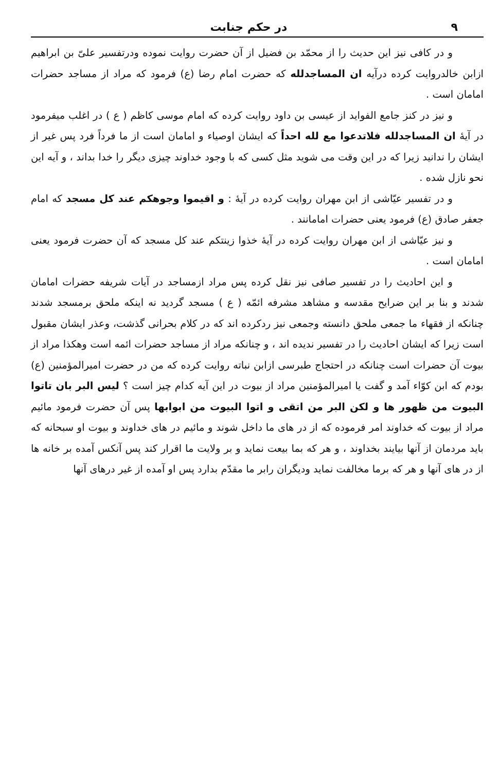٩ در حکم جنابت
و در کافی نیز این حدیث را از محمّد بن فضیل از آن حضرت روایت نموده ودرتفسیر علیّ بن ابراهیم ازابن خالدروایت کرده درآیه ان المساجدلله که حضرت امام رضا (ع) فرمود که مراد از مساجد حضرات امامان است .
و نیز در کنز جامع الفواید از عیسی بن داود روایت کرده که امام موسی کاظم ( ع ) در اغلب میفرمود در آیهٔ ان المساجدلله فلاتدعوا مع لله احداً که ایشان اوصیاء و امامان است از ما فرداً فرد پس غیر از ایشان را ندانید زیرا که در این وقت می شوید مثل کسی که با وجود خداوند چیزی دیگر را خدا بداند ، و آیه این نحو نازل شده .
و در تفسیر عیّاشی از ابن مهران روایت کرده در آیهٔ : و اقیموا وجوهکم عند کل مسجد که امام جعفر صادق (ع) فرمود یعنی حضرات امامانند .
و نیز عیّاشی از ابن مهران روایت کرده در آیهٔ خذوا زینتکم عند کل مسجد که آن حضرت فرمود یعنی امامان است .
و این احادیث را در تفسیر صافی نیز نقل کرده پس مراد ازمساجد در آیات شریفه حضرات امامان شدند و بنا بر این ضرایح مقدسه و مشاهد مشرفه ائمّه ( ع ) مسجد گردید نه اینکه ملحق برمسجد شدند چنانکه از فقهاء ما جمعی ملحق دانسته وجمعی نیز ردکرده اند که در کلام بحرانی گذشت، وعذر ایشان مقبول است زیرا که ایشان احادیث را در تفسیر ندیده اند ، و چنانکه مراد از مساجد حضرات ائمه است وهکذا مراد از بیوت آن حضرات است چنانکه در احتجاج طبرسی ازابن نباته روایت کرده که من در حضرت امیرالمؤمنین (ع) بودم که ابن کوّاء آمد و گفت یا امیرالمؤمنین مراد از بیوت در این آیه کدام چیز است ؟ لیس البر بان تاتوا البیوت من ظهور ها و لکن البر من اتقی و اتوا البیوت من ابوابها پس آن حضرت فرمود مائیم مراد از بیوت که خداوند امر فرموده که از در های ما داخل شوند و مائیم در های خداوند و بیوت او سبحانه که باید مردمان از آنها بیایند بخداوند ، و هر که بما بیعت نماید و بر ولایت ما اقرار کند پس آنکس آمده بر خانه ها از در های آنها و هر که برما مخالفت نماید ودیگران رابر ما مقدّم بدارد پس او آمده از غیر درهای آنها